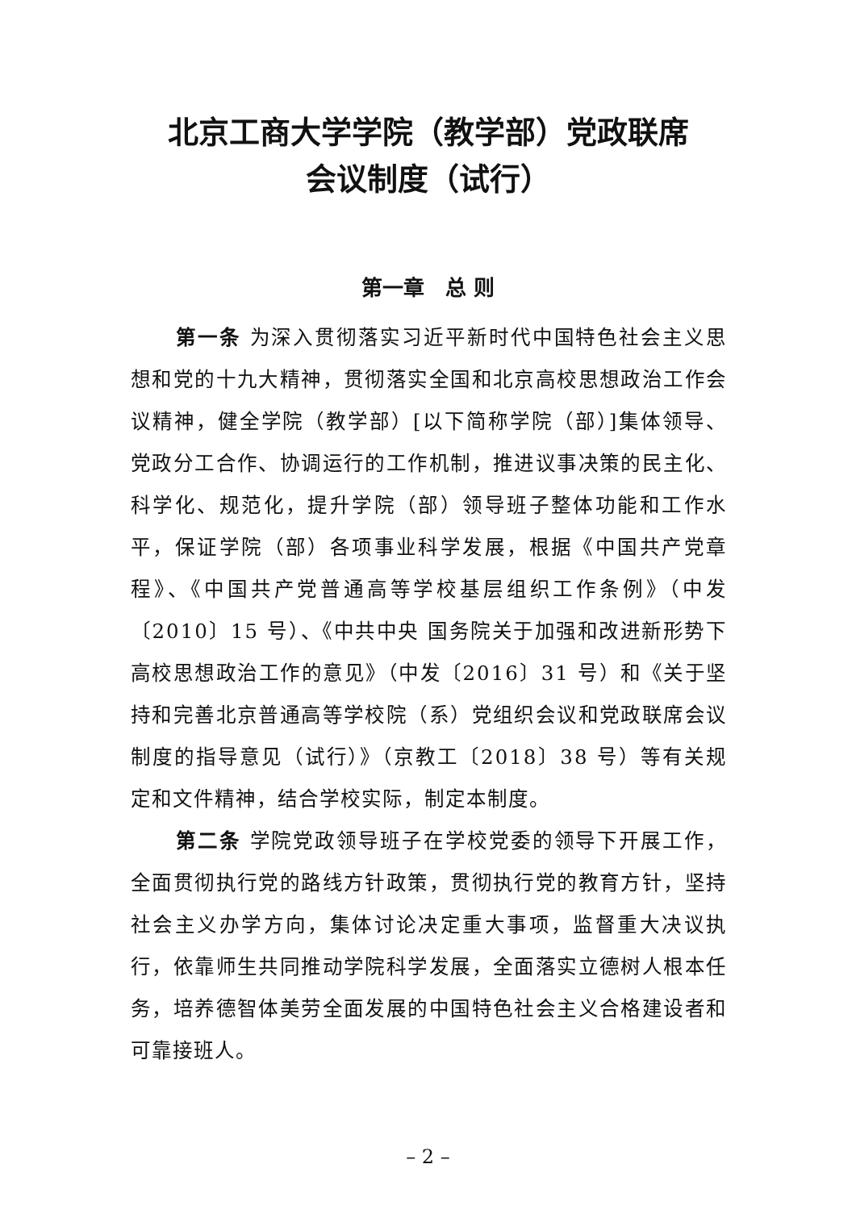北京工商大学学院（教学部）党政联席
会议制度（试行）
第一章　总 则
第一条 为深入贯彻落实习近平新时代中国特色社会主义思想和党的十九大精神，贯彻落实全国和北京高校思想政治工作会议精神，健全学院（教学部）[以下简称学院（部）]集体领导、党政分工合作、协调运行的工作机制，推进议事决策的民主化、科学化、规范化，提升学院（部）领导班子整体功能和工作水平，保证学院（部）各项事业科学发展，根据《中国共产党章程》、《中国共产党普通高等学校基层组织工作条例》（中发〔2010〕15 号）、《中共中央 国务院关于加强和改进新形势下高校思想政治工作的意见》（中发〔2016〕31 号）和《关于坚持和完善北京普通高等学校院（系）党组织会议和党政联席会议制度的指导意见（试行）》（京教工〔2018〕38 号）等有关规定和文件精神，结合学校实际，制定本制度。
第二条 学院党政领导班子在学校党委的领导下开展工作，全面贯彻执行党的路线方针政策，贯彻执行党的教育方针，坚持社会主义办学方向，集体讨论决定重大事项，监督重大决议执行，依靠师生共同推动学院科学发展，全面落实立德树人根本任务，培养德智体美劳全面发展的中国特色社会主义合格建设者和可靠接班人。
– 2 –